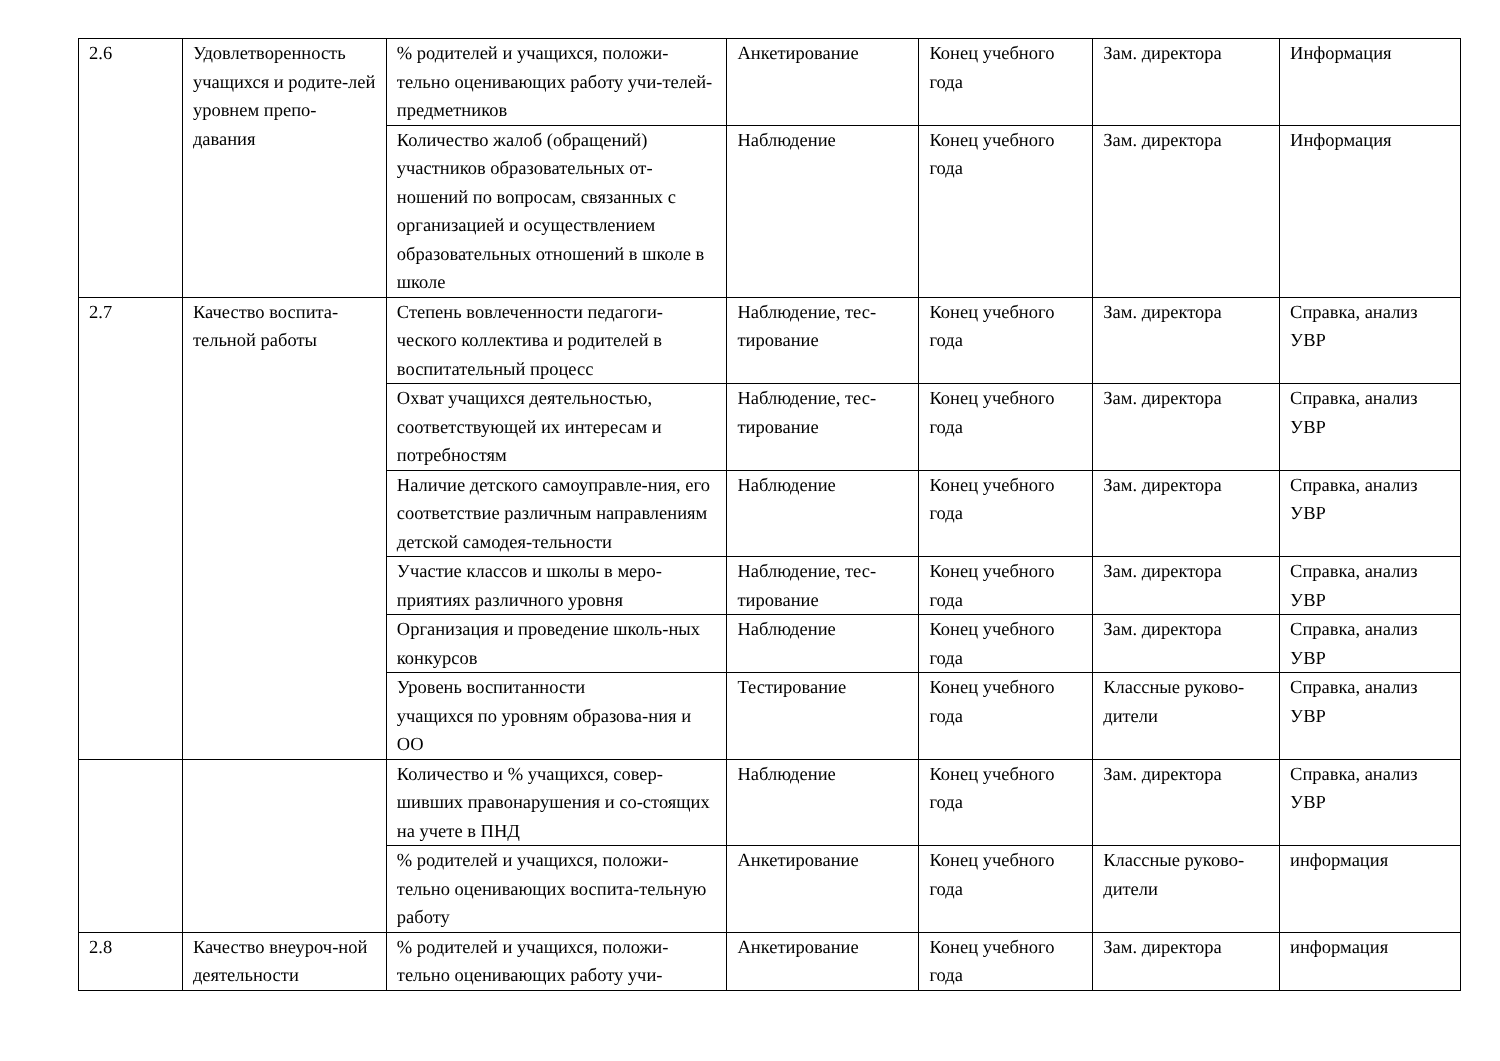| 2.6 | Удовлетворенность учащихся и родите-лей уровнем препо-давания | % родителей и учащихся, положи-тельно оценивающих работу учи-телей-предметников | Анкетирование | Конец учебного года | Зам. директора | Информация |
| | | Количество жалоб (обращений) участников образовательных от-ношений по вопросам, связанных с организацией и осуществлением образовательных отношений в школе в школе | Наблюдение | Конец учебного года | Зам. директора | Информация |
| 2.7 | Качество воспита-тельной работы | Степень вовлеченности педагоги-ческого коллектива и родителей в воспитательный процесс | Наблюдение, тес-тирование | Конец учебного года | Зам. директора | Справка, анализ УВР |
| | | Охват учащихся деятельностью, соответствующей их интересам и потребностям | Наблюдение, тес-тирование | Конец учебного года | Зам. директора | Справка, анализ УВР |
| | | Наличие детского самоуправле-ния, его соответствие различным направлениям детской самодея-тельности | Наблюдение | Конец учебного года | Зам. директора | Справка, анализ УВР |
| | | Участие классов и школы в меро-приятиях различного уровня | Наблюдение, тес-тирование | Конец учебного года | Зам. директора | Справка, анализ УВР |
| | | Организация и проведение школь-ных конкурсов | Наблюдение | Конец учебного года | Зам. директора | Справка, анализ УВР |
| | | Уровень воспитанности учащихся по уровням образова-ния и ОО | Тестирование | Конец учебного года | Классные руково-дители | Справка, анализ УВР |
| | | Количество и % учащихся, совер-шивших правонарушения и со-стоящих на учете в ПНД | Наблюдение | Конец учебного года | Зам. директора | Справка, анализ УВР |
| | | % родителей и учащихся, положи-тельно оценивающих воспита-тельную работу | Анкетирование | Конец учебного года | Классные руково-дители | информация |
| 2.8 | Качество внеуроч-ной деятельности | % родителей и учащихся, положи-тельно оценивающих работу учи- | Анкетирование | Конец учебного года | Зам. директора | информация |